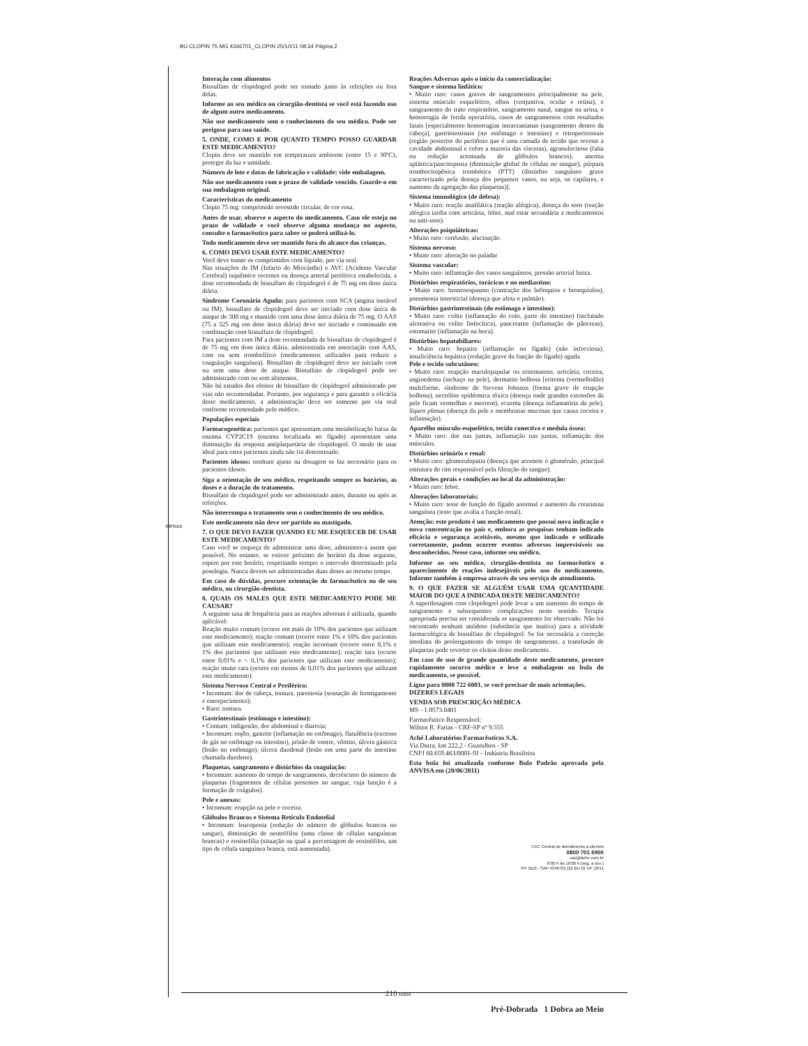BU CLOPIN 75 MG 4346701_CLOPIN 25/10/11 08:34 Página 2
Interação com alimentos
Bissulfato de clopidogrel pode ser tomado junto às refeições ou fora delas.
Informe ao seu médico ou cirurgião-dentista se você está fazendo uso de algum outro medicamento.
Não use medicamento sem o conhecimento do seu médico. Pode ser perigoso para sua saúde.
5. ONDE, COMO E POR QUANTO TEMPO POSSO GUARDAR ESTE MEDICAMENTO?
Clopin deve ser mantido em temperatura ambiente (entre 15 e 30ºC), proteger da luz e umidade.
Número de lote e datas de fabricação e validade: vide embalagem.
Não use medicamento com o prazo de validade vencido. Guarde-o em sua embalagem original.
Características do medicamento
Clopin 75 mg: comprimido revestido circular, de cor rosa.
Antes de usar, observe o aspecto do medicamento. Caso ele esteja no prazo de validade e você observe alguma mudança no aspecto, consulte o farmacêutico para saber se poderá utilizá-lo.
Todo medicamento deve ser mantido fora do alcance das crianças.
6. COMO DEVO USAR ESTE MEDICAMENTO?
Você deve tomar os comprimidos com líquido, por via oral.
Nas situações de IM (Infarto do Miocárdio) e AVC (Acidente Vascular Cerebral) isquêmico recentes ou doença arterial periférica estabelecida, a dose recomendada de bissulfato de clopidogrel é de 75 mg em dose única diária.
Síndrome Coronária Aguda: para pacientes com SCA (angina instável ou IM), bissulfato de clopidogrel deve ser iniciado com dose única de ataque de 300 mg e mantido com uma dose única diária de 75 mg. O AAS (75 a 325 mg em dose única diária) deve ser iniciado e continuado em combinação com bissulfato de clopidogrel.
Para pacientes com IM a dose recomendada de bissulfato de clopidogrel é de 75 mg em dose única diária, administrada em associação com AAS, com ou sem trombolítico (medicamentos utilizados para reduzir a coagulação sanguínea). Bissulfato de clopidogrel deve ser iniciado com ou sem uma dose de ataque. Bissulfato de clopidogrel pode ser administrado com ou sem alimentos.
Não há estudos dos efeitos de bissulfato de clopidogrel administrado por vias não recomendadas. Portanto, por segurança e para garantir a eficácia deste medicamento, a administração deve ser somente por via oral conforme recomendado pelo médico.
Populações especiais
Farmacogenética: pacientes que apresentam uma metabolização baixa da enzima CYP2C19 (enzima localizada no fígado) apresentam uma diminuição da resposta antiplaquetária do clopidogrel. O modo de usar ideal para estes pacientes ainda não foi determinado.
Pacientes idosos: nenhum ajuste na dosagem se faz necessário para os pacientes idosos.
Siga a orientação de seu médico, respeitando sempre os horários, as doses e a duração do tratamento.
Bissulfato de clopidogrel pode ser administrado antes, durante ou após as refeições.
Não interrompa o tratamento sem o conhecimento de seu médico.
Este medicamento não deve ser partido ou mastigado.
7. O QUE DEVO FAZER QUANDO EU ME ESQUECER DE USAR ESTE MEDICAMENTO?
Caso você se esqueça de administrar uma dose, administre-a assim que possível. No entanto, se estiver próximo do horário da dose seguinte, espere por este horário, respeitando sempre o intervalo determinado pela posologia. Nunca devem ser administradas duas doses ao mesmo tempo.
Em caso de dúvidas, procure orientação do farmacêutico ou de seu médico, ou cirurgião-dentista.
8. QUAIS OS MALES QUE ESTE MEDICAMENTO PODE ME CAUSAR?
A seguinte taxa de frequência para as reações adversas é utilizada, quando aplicável:
Reação muito comum (ocorre em mais de 10% dos pacientes que utilizam este medicamento); reação comum (ocorre entre 1% e 10% dos pacientes que utilizam este medicamento); reação incomum (ocorre entre 0,1% e 1% dos pacientes que utilizam este medicamento); reação rara (ocorre entre 0,01% e < 0,1% dos pacientes que utilizam este medicamento); reação muito rara (ocorre em menos de 0,01% dos pacientes que utilizam este medicamento).
Sistema Nervoso Central e Periférico:
• Incomum: dor de cabeça, tontura, parestesia (sensação de formigamento e entorpecimento);
• Raro: tontura.
Gastrintestinais (estômago e intestino):
• Comum: indigestão, dor abdominal e diarreia;
• Incomum: enjôo, gastrite (inflamação no estômago), flatulência (excesso de gás no estômago ou intestino), prisão de ventre, vômito, úlcera gástrica (lesão no estômago), úlcera duodenal (lesão em uma parte do intestino chamada duodeno).
Plaquetas, sangramento e distúrbios da coagulação:
• Incomum: aumento do tempo de sangramento, decréscimo do número de plaquetas (fragmentos de células presentes no sangue, cuja função é a formação de coágulos).
Pele e anexos:
• Incomum: erupção na pele e coceira.
Glóbulos Brancos e Sistema Retículo Endotelial
• Incomum: leucopenia (redução do número de glóbulos brancos no sangue), diminuição de neutrófilos (uma classe de células sanguíneas brancas) e eosinofilia (situação na qual a percentagem de eosinófilos, um tipo de célula sanguínea branca, está aumentada).
Reações Adversas após o início da comercialização:
Sangue e sistema linfático:
• Muito raro: casos graves de sangramentos principalmente na pele, sistema músculo esquelético, olhos (conjuntiva, ocular e retina), e sangramento do trato respiratório, sangramento nasal, sangue na urina, e hemorragia de ferida operatória, casos de sangramentos com resultados fatais [especialmente hemorragias intracranianas (sangramento dentro da cabeça), gastrintestinais (no estômago e intestino) e retroperitoneais (região posterior do peritônio que é uma camada de tecido que reveste a cavidade abdominal e cobre a maioria das vísceras), agranulocitose (falta ou redução acentuada de glóbulos brancos), anemia aplástica/pancitopenia (diminuição global de células no sangue), púrpura trombocitopênica trombótica (PTT) (distúrbio sanguíneo grave caracterizado pela doença dos pequenos vasos, ou seja, os capilares, e aumento da agregação das plaquetas)].
Sistema imunológico (de defesa):
• Muito raro: reação anafilática (reação alérgica), doença do soro (reação alérgica tardia com urticária, febre, mal estar secundária a medicamentos ou anti-soro).
Alterações psiquiátricas:
• Muito raro: confusão, alucinação.
Sistema nervoso:
• Muito raro: alteração no paladar
Sistema vascular:
• Muito raro: inflamação dos vasos sanguíneos, pressão arterial baixa.
Distúrbios respiratórios, torácicos e no mediastino:
• Muito raro: broncoespasmo (contração dos brônquios e bronquíolos), pneumonia intersticial (doença que afeta o pulmão).
Distúrbios gastrintestinais (do estômago e intestino):
• Muito raro: colite (inflamação do colo, parte do intestino) (incluindo ulcerativa ou colite linfocítica), pancreatite (inflamação do pâncreas), estomatite (inflamação na boca).
Distúrbios hepatobiliares:
• Muito raro: hepatite (inflamação no fígado) (não infecciosa), insuficiência hepática (redução grave da função do fígado) aguda.
Pele e tecido subcutâneo:
• Muito raro: erupção maculopapular ou eritematoso, urticária, coceira, angioedema (inchaço na pele), dermatite bolhosa [eritema (vermelhidão) multiforme, síndrome de Stevens Johnson (forma grave de erupção bolhosa), necrólise epidérmica tóxica (doença onde grandes extensões da pele ficam vermelhas e morrem), eczema (doença inflamatória da pele), líquen planus (doença da pele e membranas mucosas que causa coceira e inflamação).
Aparelho músculo-esquelético, tecido conectivo e medula óssea:
• Muito raro: dor nas juntas, inflamação nas juntas, inflamação dos músculos.
Distúrbios urinário e renal:
• Muito raro: glomerulopatia (doença que acomete o glomérulo, principal estrutura do rim responsável pela filtração do sangue).
Alterações gerais e condições no local da administração:
• Muito raro: febre.
Alterações laboratoriais:
• Muito raro: teste de função do fígado anormal e aumento da creatinina sanguínea (teste que avalia a função renal).
Atenção: este produto é um medicamento que possui nova indicação e nova concentração no país e, embora as pesquisas tenham indicado eficácia e segurança aceitáveis, mesmo que indicado e utilizado corretamente, podem ocorrer eventos adversos imprevisíveis ou desconhecidos. Nesse caso, informe seu médico.
Informe ao seu médico, cirurgião-dentista ou farmacêutico o aparecimento de reações indesejáveis pelo uso do medicamento. Informe também à empresa através do seu serviço de atendimento.
9. O QUE FAZER SE ALGUÉM USAR UMA QUANTIDADE MAIOR DO QUE A INDICADA DESTE MEDICAMENTO?
A superdosagem com clopidogrel pode levar a um aumento do tempo de sangramento e subsequentes complicações neste sentido. Terapia apropriada precisa ser considerada se sangramento for observado. Não foi encontrado nenhum antídoto (substância que inativa) para a atividade farmacológica de bissulfato de clopidogrel. Se for necessária a correção imediata do prolongamento do tempo de sangramento, a transfusão de plaquetas pode reverter os efeitos deste medicamento.
Em caso de uso de grande quantidade deste medicamento, procure rapidamente socorro médico e leve a embalagem ou bula do medicamento, se possível.
Ligue para 0800 722 6001, se você precisar de mais orientações.
DIZERES LEGAIS
VENDA SOB PRESCRIÇÃO MÉDICA
MS - 1.0573.0401
Farmacêutico Responsável:
Wilson R. Farias - CRF-SP nº 9.555
Aché Laboratórios Farmacêuticos S.A.
Via Dutra, km 222,2 - Guarulhos - SP
CNPJ 60.659.463/0001-91 - Indústria Brasileira
Esta bula foi atualizada conforme Bula Padrão aprovada pela ANVISA em (20/06/2011)
CAC Central de atendimento a clientes
0800 701 6900
cac@ache.com.br
8:00 h às 18:00 h (seg. a sex.)
PH 1110 - SAP 4346701 (D) BU 01 VP 10/11
440mm
210 mm
Pré-Dobrada 1 Dobra ao Meio